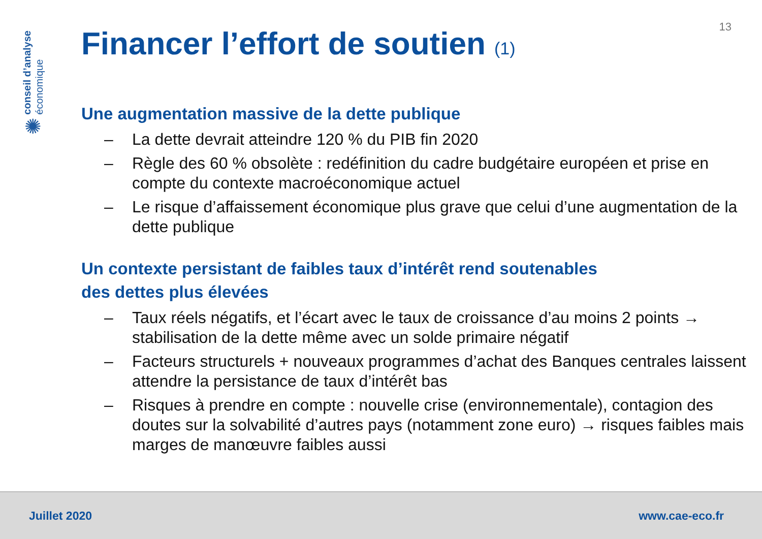conseil d’analyse
économique
✺
13
Financer l’effort de soutien (1)
Une augmentation massive de la dette publique
– La dette devrait atteindre 120 % du PIB fin 2020
– Règle des 60 % obsolète : redéfinition du cadre budgétaire européen et prise en compte du contexte macroéconomique actuel
– Le risque d’affaissement économique plus grave que celui d’une augmentation de la dette publique
Un contexte persistant de faibles taux d’intérêt rend soutenables
des dettes plus élevées
– Taux réels négatifs, et l’écart avec le taux de croissance d’au moins 2 points → stabilisation de la dette même avec un solde primaire négatif
– Facteurs structurels + nouveaux programmes d’achat des Banques centrales laissent attendre la persistance de taux d’intérêt bas
– Risques à prendre en compte : nouvelle crise (environnementale), contagion des doutes sur la solvabilité d’autres pays (notamment zone euro) → risques faibles mais marges de manœuvre faibles aussi
Juillet 2020 www.cae-eco.fr